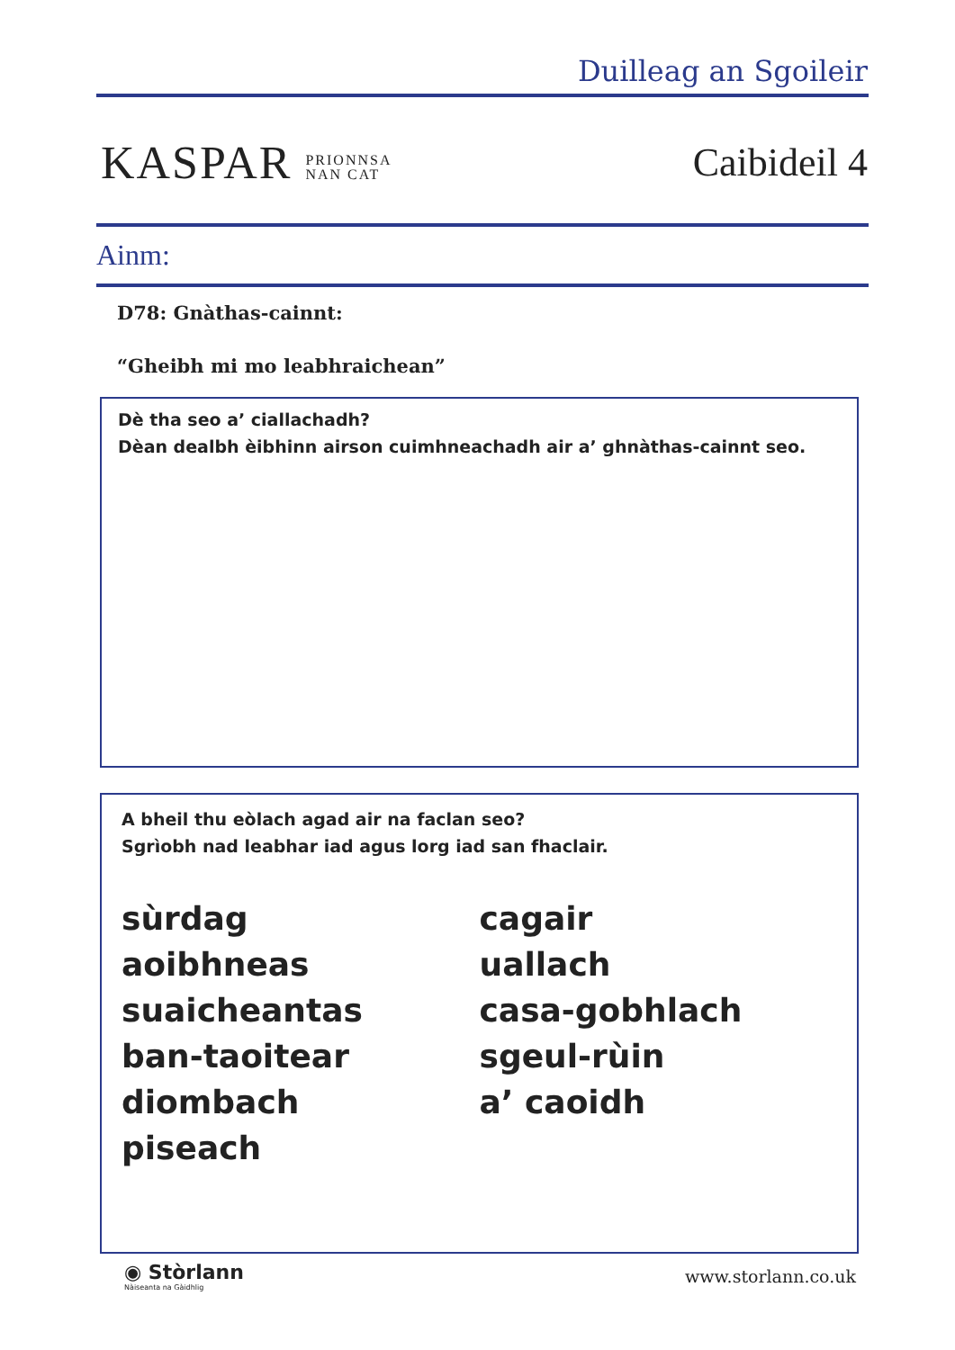Duilleag an Sgoileir
KASPAR PRIONNSA
NAN CAT
Caibideil 4
Ainm:
D78: Gnàthas-cainnt:
“Gheibh mi mo leabhraichean”
Dè tha seo a’ ciallachadh?
Dèan dealbh èibhinn airson cuimhneachadh air a’ ghnàthas-cainnt seo.
A bheil thu eòlach agad air na faclan seo?
Sgrìobh nad leabhar iad agus lorg iad san fhaclair.
sùrdag
aoibhneas
suaicheantas
ban-taoitear
diombach
piseach
cagair
uallach
casa-gobhlach
sgeul-rùin
a’ caoidh
◉ Stòrlann
Nàiseanta na Gàidhlig
www.storlann.co.uk